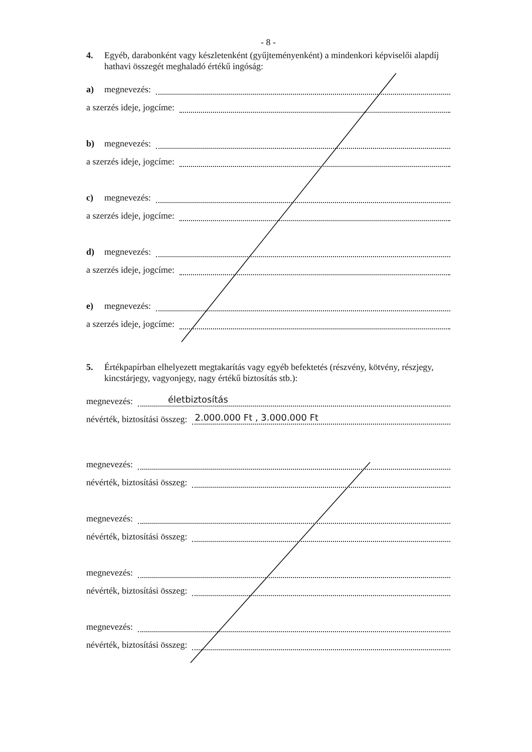- 8 -
4. Egyéb, darabonként vagy készletenként (gyűjteményenként) a mindenkori képviselői alapdíj hathavi összegét meghaladó értékű ingóság:
a) megnevezés:
a szerzés ideje, jogcíme:
b) megnevezés:
a szerzés ideje, jogcíme:
c) megnevezés:
a szerzés ideje, jogcíme:
d) megnevezés:
a szerzés ideje, jogcíme:
e) megnevezés:
a szerzés ideje, jogcíme:
5. Értékpapírban elhelyezett megtakarítás vagy egyéb befektetés (részvény, kötvény, részjegy, kincstárjegy, vagyonjegy, nagy értékű biztosítás stb.):
megnevezés:
életbiztosítás
névérték, biztosítási összeg:
2.000.000 Ft , 3.000.000 Ft
megnevezés:
névérték, biztosítási összeg:
megnevezés:
névérték, biztosítási összeg:
megnevezés:
névérték, biztosítási összeg:
megnevezés:
névérték, biztosítási összeg: